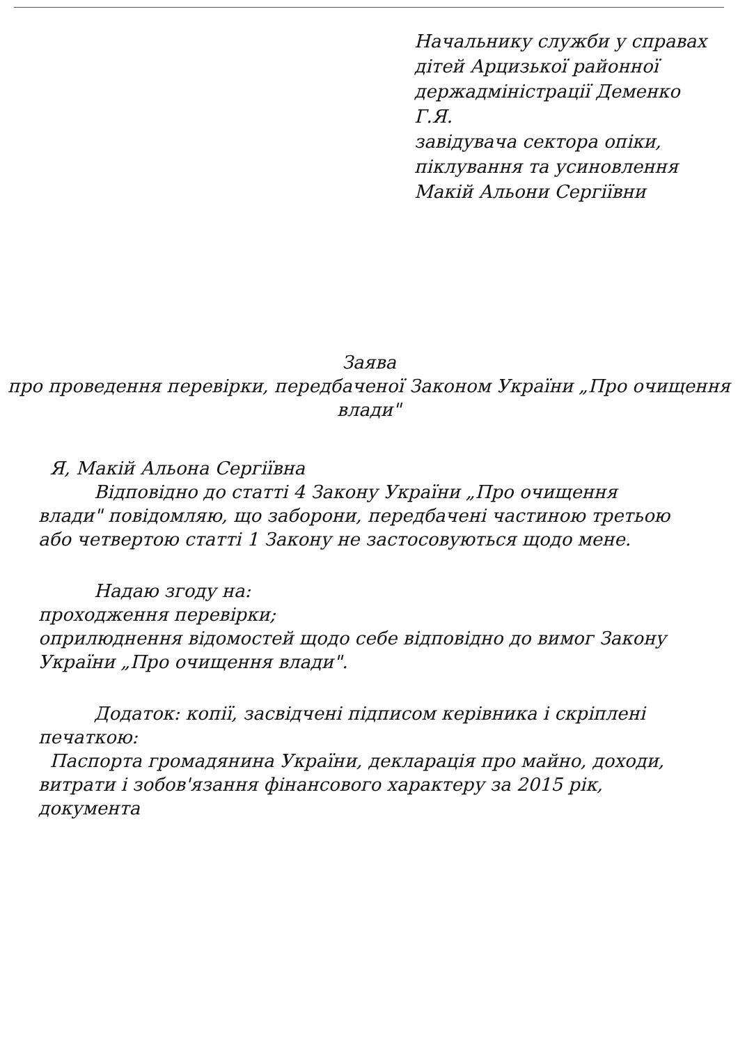Начальнику служби у справах дітей Арцизької районної держадміністрації Деменко Г.Я.
завідувача сектора опіки, піклування та усиновлення Макій Альони Сергіївни
Заява
про проведення перевірки, передбаченої Законом України „Про очищення влади"
Я, Макій Альона Сергіївна
Відповідно до статті 4 Закону України „Про очищення влади" повідомляю, що заборони, передбачені частиною третьою або четвертою статті 1 Закону не застосовуються щодо мене.
Надаю згоду на:
проходження перевірки;
оприлюднення відомостей щодо себе відповідно до вимог Закону України „Про очищення влади".
Додаток: копії, засвідчені підписом керівника і скріплені печаткою:
Паспорта громадянина України, декларація про майно, доходи, витрати і зобов'язання фінансового характеру за 2015 рік, документа